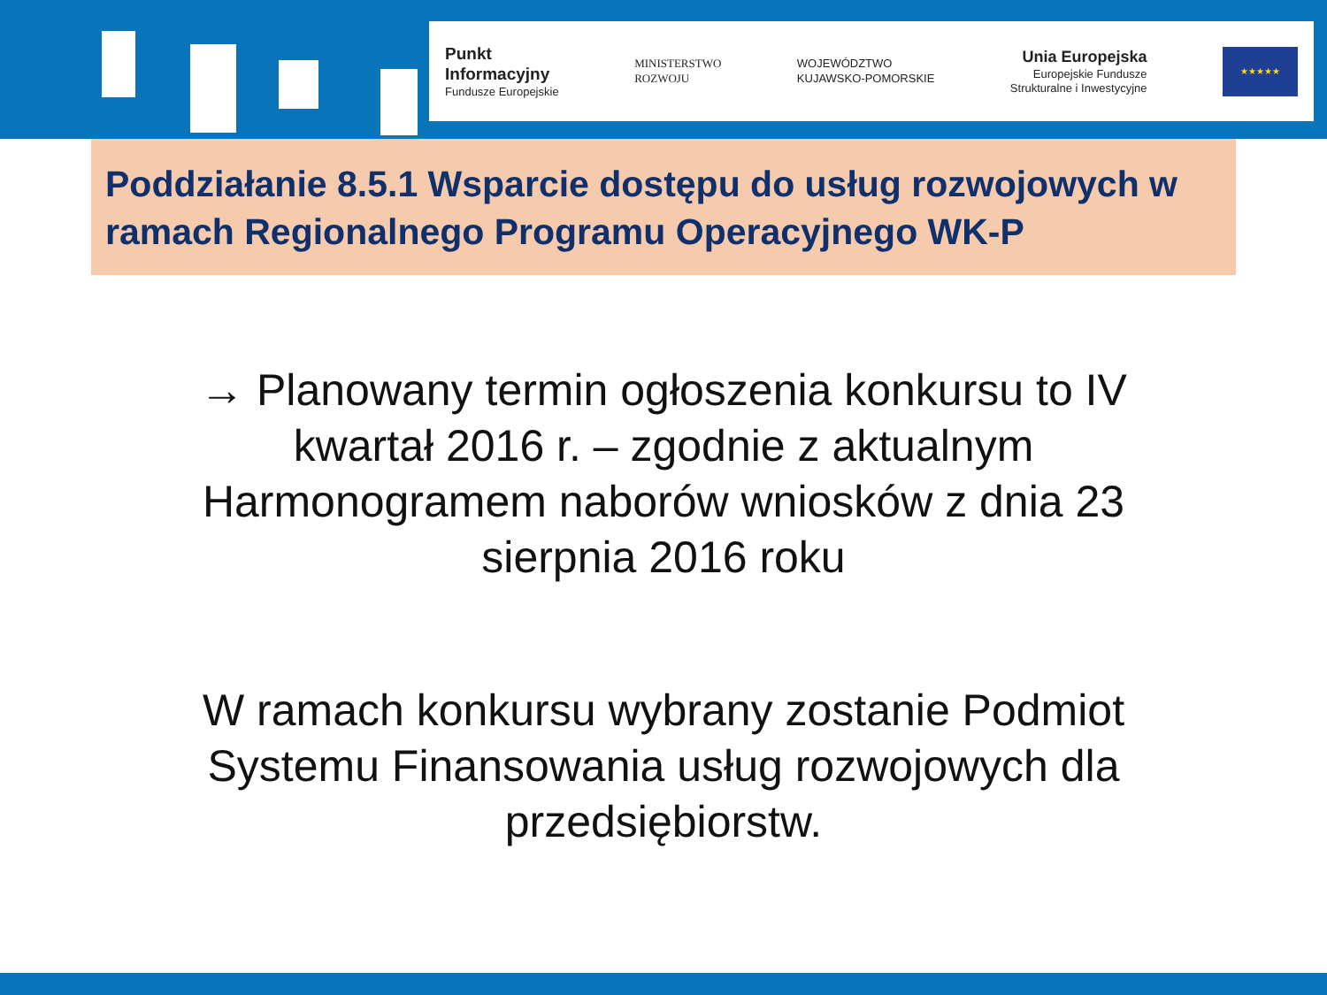Punkt
Informacyjny
Fundusze Europejskie
MINISTERSTWO
ROZWOJU
WOJEWÓDZTWO
KUJAWSKO-POMORSKIE
Unia Europejska
Europejskie Fundusze
Strukturalne i Inwestycyjne
★★★★★
Poddziałanie 8.5.1 Wsparcie dostępu do usług rozwojowych w ramach Regionalnego Programu Operacyjnego WK-P
→ Planowany termin ogłoszenia konkursu to IV kwartał 2016 r. – zgodnie z aktualnym Harmonogramem naborów wniosków z dnia 23 sierpnia 2016 roku
W ramach konkursu wybrany zostanie Podmiot Systemu Finansowania usług rozwojowych dla przedsiębiorstw.